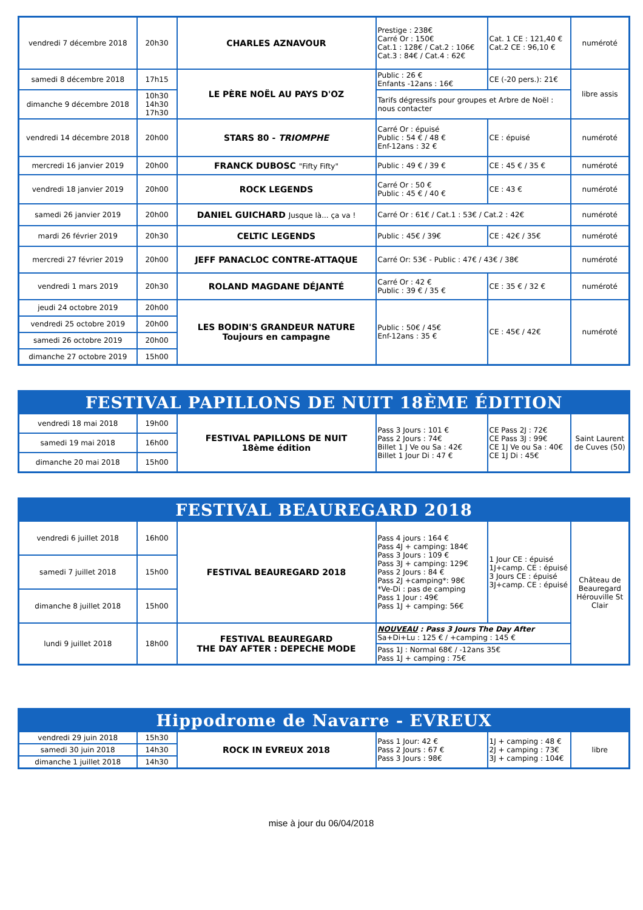| vendredi 7 décembre 2018 | 20h30 | CHARLES AZNAVOUR | Prestige : 238€ Carré Or : 150€ Cat.1 : 128€ / Cat.2 : 106€ Cat.3 : 84€ / Cat.4 : 62€ | Cat. 1 CE : 121,40 € Cat.2 CE : 96,10 € | numéroté |
| samedi 8 décembre 2018 | 17h15 | LE PÈRE NOËL AU PAYS D'OZ | Public : 26 € Enfants -12ans : 16€ | CE (-20 pers.): 21€ | libre assis |
| dimanche 9 décembre 2018 | 10h30 14h30 17h30 | | Tarifs dégressifs pour groupes et Arbre de Noël : nous contacter | | |
| vendredi 14 décembre 2018 | 20h00 | STARS 80 - TRIOMPHE | Carré Or : épuisé Public : 54 € / 48 € Enf-12ans : 32 € | CE : épuisé | numéroté |
| mercredi 16 janvier 2019 | 20h00 | FRANCK DUBOSC "Fifty Fifty" | Public : 49 € / 39 € | CE : 45 € / 35 € | numéroté |
| vendredi 18 janvier 2019 | 20h00 | ROCK LEGENDS | Carré Or : 50 € Public : 45 € / 40 € | CE : 43 € | numéroté |
| samedi 26 janvier 2019 | 20h00 | DANIEL GUICHARD Jusque là... ça va ! | Carré Or : 61€ / Cat.1 : 53€ / Cat.2 : 42€ | | numéroté |
| mardi 26 février 2019 | 20h30 | CELTIC LEGENDS | Public : 45€ / 39€ | CE : 42€ / 35€ | numéroté |
| mercredi 27 février 2019 | 20h00 | JEFF PANACLOC CONTRE-ATTAQUE | Carré Or: 53€ - Public : 47€ / 43€ / 38€ | | numéroté |
| vendredi 1 mars 2019 | 20h30 | ROLAND MAGDANE DÉJANTÉ | Carré Or : 42 € Public : 39 € / 35 € | CE : 35 € / 32 € | numéroté |
| jeudi 24 octobre 2019 | 20h00 | LES BODIN'S GRANDEUR NATURE Toujours en campagne | Public : 50€ / 45€ Enf-12ans : 35 € | CE : 45€ / 42€ | numéroté |
| vendredi 25 octobre 2019 | 20h00 | | | | |
| samedi 26 octobre 2019 | 20h00 | | | | |
| dimanche 27 octobre 2019 | 15h00 | | | | |
| FESTIVAL PAPILLONS DE NUIT 18ÈME ÉDITION | | | | | |
| --- | --- | --- | --- | --- | --- |
| vendredi 18 mai 2018 | 19h00 | FESTIVAL PAPILLONS DE NUIT 18ème édition | Pass 3 Jours : 101 € Pass 2 Jours : 74€ Billet 1 J Ve ou Sa : 42€ Billet 1 Jour Di : 47 € | CE Pass 2J : 72€ CE Pass 3J : 99€ CE 1J Ve ou Sa : 40€ CE 1J Di : 45€ | Saint Laurent de Cuves (50) |
| samedi 19 mai 2018 | 16h00 | | | | |
| dimanche 20 mai 2018 | 15h00 | | | | |
| FESTIVAL BEAUREGARD 2018 | | | | | |
| --- | --- | --- | --- | --- | --- |
| vendredi 6 juillet 2018 | 16h00 | FESTIVAL BEAUREGARD 2018 | Pass 4 jours : 164 € Pass 4J + camping: 184€ Pass 3 Jours : 109 € Pass 3J + camping: 129€ Pass 2 Jours : 84 € Pass 2J +camping*: 98€ *Ve-Di : pas de camping Pass 1 Jour : 49€ Pass 1J + camping: 56€ | 1 Jour CE : épuisé 1J+camp. CE : épuisé 3 Jours CE : épuisé 3J+camp. CE : épuisé | Château de Beauregard Hérouville St Clair |
| samedi 7 juillet 2018 | 15h00 | | | | |
| dimanche 8 juillet 2018 | 15h00 | | | | |
| lundi 9 juillet 2018 | 18h00 | FESTIVAL BEAUREGARD THE DAY AFTER : DEPECHE MODE | NOUVEAU : Pass 3 Jours The Day After Sa+Di+Lu : 125 € / +camping : 145 € | | |
| | | | Pass 1J : Normal 68€ / -12ans 35€ Pass 1J + camping : 75€ | | |
| Hippodrome de Navarre - EVREUX | | | | | |
| --- | --- | --- | --- | --- | --- |
| vendredi 29 juin 2018 | 15h30 | ROCK IN EVREUX 2018 | Pass 1 Jour: 42 € Pass 2 Jours : 67 € Pass 3 Jours : 98€ | 1J + camping : 48 € 2J + camping : 73€ 3J + camping : 104€ | libre |
| samedi 30 juin 2018 | 14h30 | | | | |
| dimanche 1 juillet 2018 | 14h30 | | | | |
mise à jour du 06/04/2018